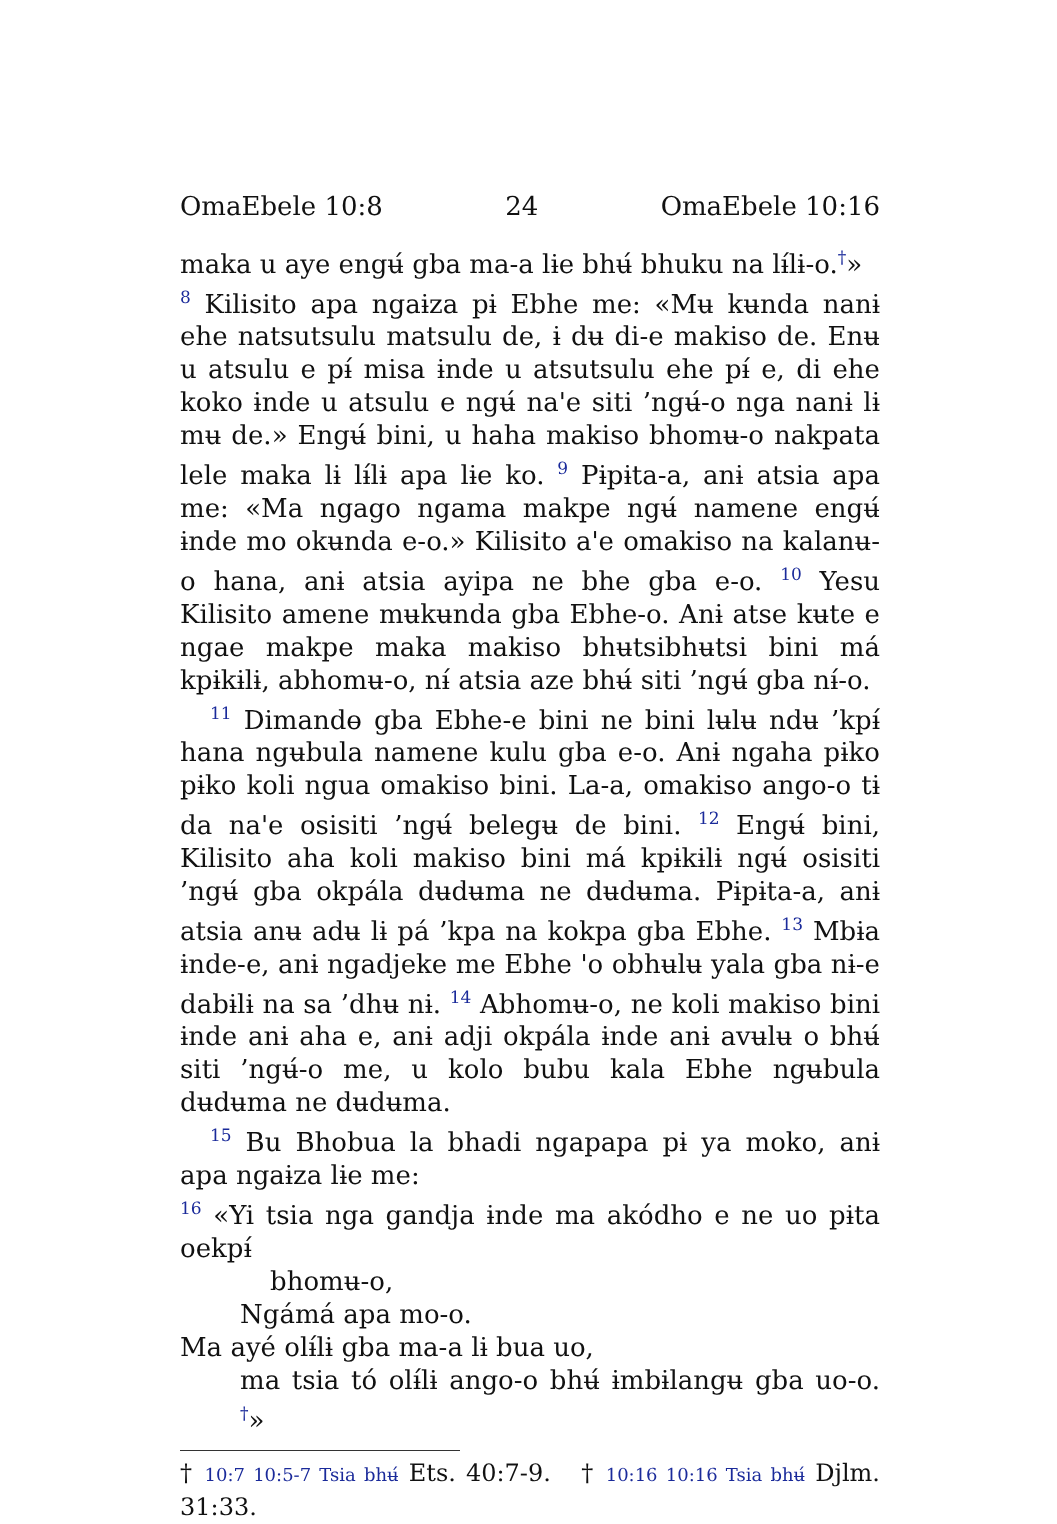OmaEbele 10:8 24 OmaEbele 10:16
maka u aye engʉ́ gba ma-a lɨe bhʉ́ bhuku na lɨ́lɨ-o.<sup>†</sup>»
<sup>8</sup> Kilisito apa ngaɨza pɨ Ebhe me: «Mʉ kʉnda nanɨ ehe natsutsulu matsulu de, ɨ dʉ di-e makiso de. Enʉ u atsulu e pɨ́ misa ɨnde u atsutsulu ehe pɨ́ e, di ehe koko ɨnde u atsulu e ngʉ́ na'e siti ’ngʉ́-o nga nanɨ lɨ mʉ de.» Engʉ́ bini, u haha makiso bhomʉ-o nakpata lele maka lɨ lɨ́lɨ apa lɨe ko. <sup>9</sup> Pɨpɨta-a, anɨ atsia apa me: «Ma ngago ngama makpe ngʉ́ namene engʉ́ ɨnde mo okʉnda e-o.» Kilisito a'e omakiso na kalanʉ-o hana, anɨ atsia ayipa ne bhe gba e-o. <sup>10</sup> Yesu Kilisito amene mʉkʉnda gba Ebhe-o. Anɨ atse kʉte e ngae makpe maka makiso bhʉtsibhʉtsi bini má kpɨkɨlɨ, abhomʉ-o, nɨ́ atsia aze bhʉ́ siti ’ngʉ́ gba nɨ́-o.
<sup>11</sup> Dimandɵ gba Ebhe-e bini ne bini lʉlʉ ndʉ ’kpɨ́ hana ngʉbula namene kulu gba e-o. Anɨ ngaha pɨko pɨko koli ngua omakiso bini. La-a, omakiso ango-o tɨ da na'e osisiti ’ngʉ́ belegʉ de bini. <sup>12</sup> Engʉ́ bini, Kilisito aha koli makiso bini má kpɨkɨlɨ ngʉ́ osisiti ’ngʉ́ gba okpála dʉdʉma ne dʉdʉma. Pɨpɨta-a, anɨ atsia anʉ adʉ lɨ pá ’kpa na kokpa gba Ebhe. <sup>13</sup> Mbɨa ɨnde-e, anɨ ngadjeke me Ebhe 'o obhʉlʉ yala gba nɨ-e dabɨlɨ na sa ’dhʉ nɨ. <sup>14</sup> Abhomʉ-o, ne koli makiso bini ɨnde anɨ aha e, anɨ adji okpála ɨnde anɨ avʉlʉ o bhʉ́ siti ’ngʉ́-o me, u kolo bubu kala Ebhe ngʉbula dʉdʉma ne dʉdʉma.
<sup>15</sup> Bu Bhobua la bhadi ngapapa pɨ ya moko, anɨ apa ngaɨza lɨe me:
<sup>16</sup> «Yi tsia nga gandja ɨnde ma akódho e ne uo pɨta oekpɨ́
bhomʉ-o,
Ngámá apa mo-o.
Ma ayé olɨ́lɨ gba ma-a lɨ bua uo,
ma tsia tó olɨ́lɨ ango-o bhʉ́ ɨmbɨlangʉ gba uo-o. <sup>†</sup>»
† 10:7 10:5-7 Tsia bhʉ́ Ets. 40:7-9. † 10:16 10:16 Tsia bhʉ́ Djlm. 31:33.